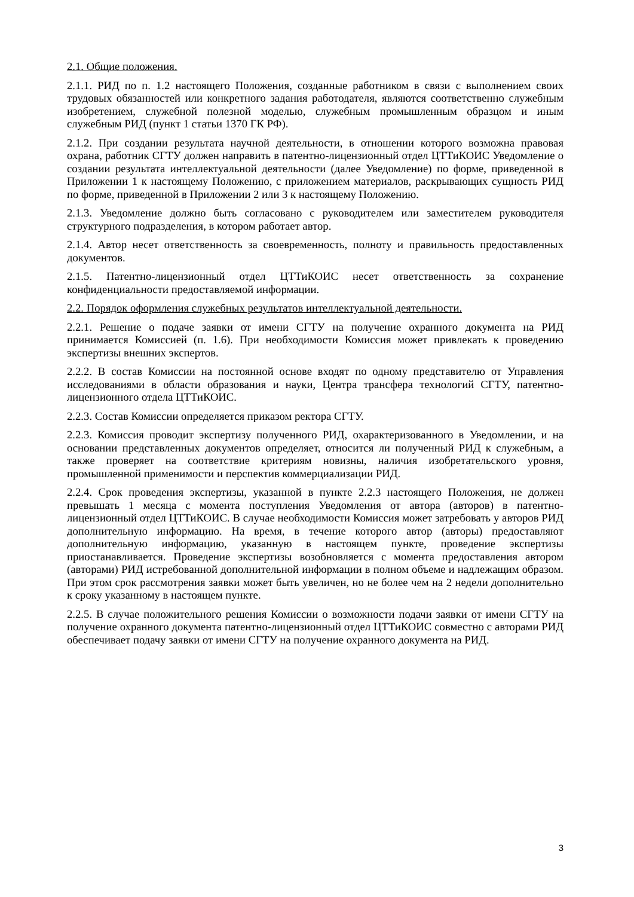2.1. Общие положения.
2.1.1. РИД по п. 1.2 настоящего Положения, созданные работником в связи с выполнением своих трудовых обязанностей или конкретного задания работодателя, являются соответственно служебным изобретением, служебной полезной моделью, служебным промышленным образцом и иным служебным РИД (пункт 1 статьи 1370 ГК РФ).
2.1.2. При создании результата научной деятельности, в отношении которого возможна правовая охрана, работник СГТУ должен направить в патентно-лицензионный отдел ЦТТиКОИС Уведомление о создании результата интеллектуальной деятельности (далее Уведомление) по форме, приведенной в Приложении 1 к настоящему Положению, с приложением материалов, раскрывающих сущность РИД по форме, приведенной в Приложении 2 или 3 к настоящему Положению.
2.1.3. Уведомление должно быть согласовано с руководителем или заместителем руководителя структурного подразделения, в котором работает автор.
2.1.4. Автор несет ответственность за своевременность, полноту и правильность предоставленных документов.
2.1.5. Патентно-лицензионный отдел ЦТТиКОИС несет ответственность за сохранение конфиденциальности предоставляемой информации.
2.2. Порядок оформления служебных результатов интеллектуальной деятельности.
2.2.1. Решение о подаче заявки от имени СГТУ на получение охранного документа на РИД принимается Комиссией (п. 1.6). При необходимости Комиссия может привлекать к проведению экспертизы внешних экспертов.
2.2.2. В состав Комиссии на постоянной основе входят по одному представителю от Управления исследованиями в области образования и науки, Центра трансфера технологий СГТУ, патентно-лицензионного отдела ЦТТиКОИС.
2.2.3. Состав Комиссии определяется приказом ректора СГТУ.
2.2.3. Комиссия проводит экспертизу полученного РИД, охарактеризованного в Уведомлении, и на основании представленных документов определяет, относится ли полученный РИД к служебным, а также проверяет на соответствие критериям новизны, наличия изобретательского уровня, промышленной применимости и перспектив коммерциализации РИД.
2.2.4. Срок проведения экспертизы, указанной в пункте 2.2.3 настоящего Положения, не должен превышать 1 месяца с момента поступления Уведомления от автора (авторов) в патентно-лицензионный отдел ЦТТиКОИС. В случае необходимости Комиссия может затребовать у авторов РИД дополнительную информацию. На время, в течение которого автор (авторы) предоставляют дополнительную информацию, указанную в настоящем пункте, проведение экспертизы приостанавливается. Проведение экспертизы возобновляется с момента предоставления автором (авторами) РИД истребованной дополнительной информации в полном объеме и надлежащим образом. При этом срок рассмотрения заявки может быть увеличен, но не более чем на 2 недели дополнительно к сроку указанному в настоящем пункте.
2.2.5. В случае положительного решения Комиссии о возможности подачи заявки от имени СГТУ на получение охранного документа патентно-лицензионный отдел ЦТТиКОИС совместно с авторами РИД обеспечивает подачу заявки от имени СГТУ на получение охранного документа на РИД.
3